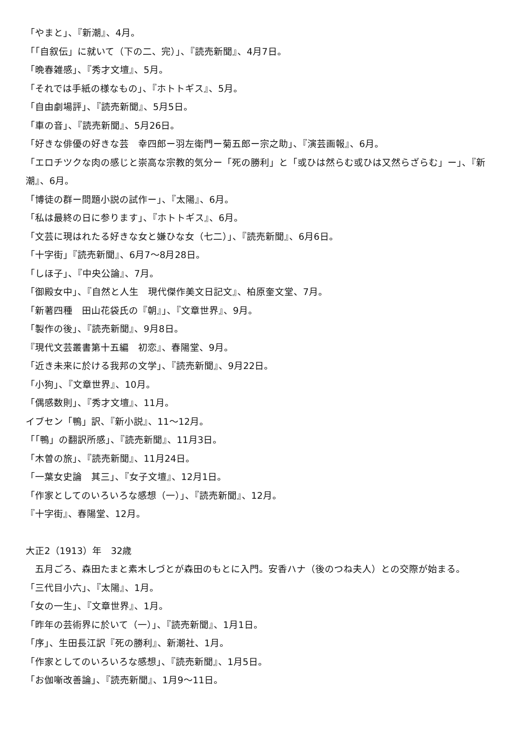「やまと」、『新潮』、4月。
「「自叙伝」に就いて（下の二、完）」、『読売新聞』、4月7日。
「晩春雑感」、『秀才文壇』、5月。
「それでは手紙の様なもの」、『ホトトギス』、5月。
「自由劇場評」、『読売新聞』、5月5日。
「車の音」、『読売新聞』、5月26日。
「好きな俳優の好きな芸　幸四郎ー羽左衛門ー菊五郎ー宗之助」、『演芸画報』、6月。
「エロチツクな肉の感じと崇高な宗教的気分ー「死の勝利」と「或ひは然らむ或ひは又然らざらむ」ー」、『新潮』、6月。
「博徒の群ー問題小説の試作ー」、『太陽』、6月。
「私は最終の日に参ります」、『ホトトギス』、6月。
「文芸に現はれたる好きな女と嫌ひな女（七二）」、『読売新聞』、6月6日。
「十字街」『読売新聞』、6月7～8月28日。
「しほ子」、『中央公論』、7月。
「御殿女中」、『自然と人生　現代傑作美文日記文』、柏原奎文堂、7月。
「新著四種　田山花袋氏の『朝』」、『文章世界』、9月。
「製作の後」、『読売新聞』、9月8日。
『現代文芸叢書第十五編　初恋』、春陽堂、9月。
「近き未来に於ける我邦の文学」、『読売新聞』、9月22日。
「小狗」、『文章世界』、10月。
「偶感数則」、『秀才文壇』、11月。
イブセン「鴨」訳、『新小説』、11～12月。
「「鴨」の翻訳所感」、『読売新聞』、11月3日。
「木曽の旅」、『読売新聞』、11月24日。
「一葉女史論　其三」、『女子文壇』、12月1日。
「作家としてのいろいろな感想（一）」、『読売新聞』、12月。
『十字街』、春陽堂、12月。
大正2（1913）年　32歳
　五月ごろ、森田たまと素木しづとが森田のもとに入門。安香ハナ（後のつね夫人）との交際が始まる。
「三代目小六」、『太陽』、1月。
「女の一生」、『文章世界』、1月。
「昨年の芸術界に於いて（一）」、『読売新聞』、1月1日。
「序」、生田長江訳『死の勝利』、新潮社、1月。
「作家としてのいろいろな感想」、『読売新聞』、1月5日。
「お伽噺改善論」、『読売新聞』、1月9～11日。